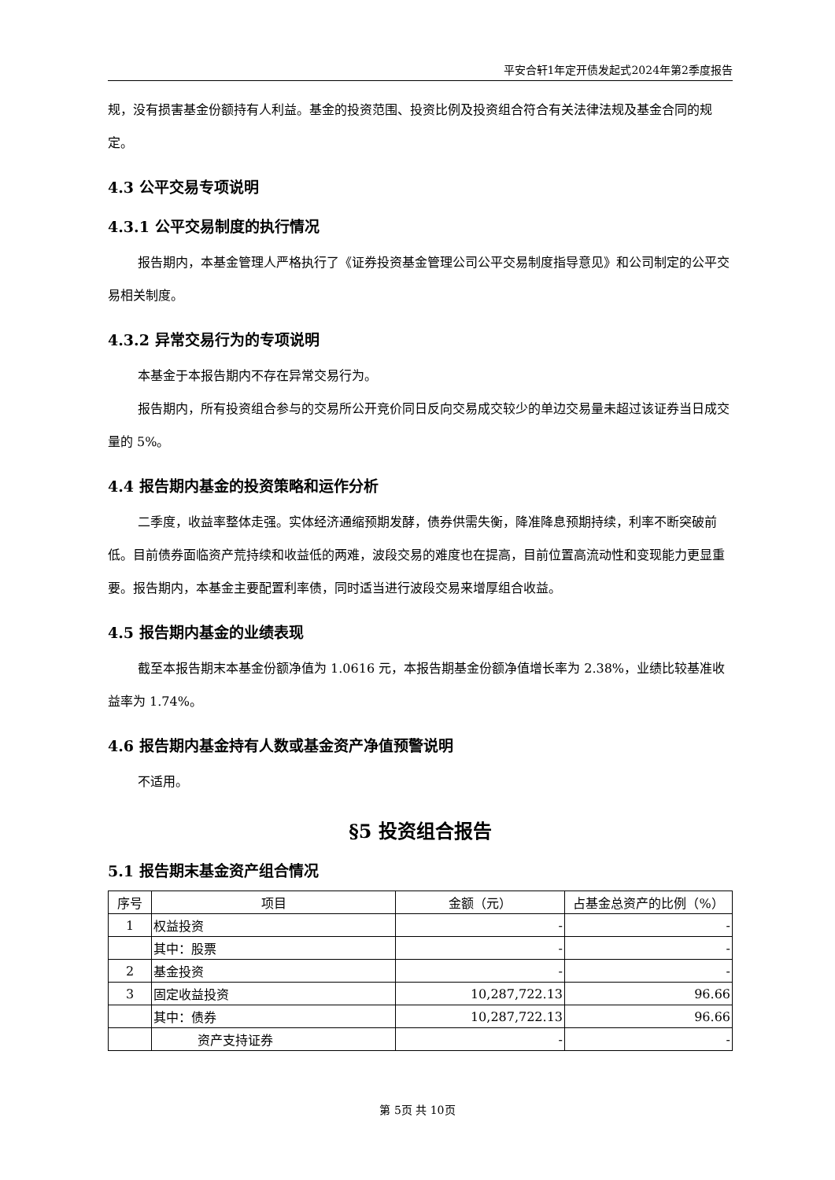平安合轩1年定开债发起式2024年第2季度报告
规，没有损害基金份额持有人利益。基金的投资范围、投资比例及投资组合符合有关法律法规及基金合同的规定。
4.3 公平交易专项说明
4.3.1 公平交易制度的执行情况
报告期内，本基金管理人严格执行了《证券投资基金管理公司公平交易制度指导意见》和公司制定的公平交易相关制度。
4.3.2 异常交易行为的专项说明
本基金于本报告期内不存在异常交易行为。
报告期内，所有投资组合参与的交易所公开竞价同日反向交易成交较少的单边交易量未超过该证券当日成交量的 5%。
4.4 报告期内基金的投资策略和运作分析
二季度，收益率整体走强。实体经济通缩预期发酵，债券供需失衡，降准降息预期持续，利率不断突破前低。目前债券面临资产荒持续和收益低的两难，波段交易的难度也在提高，目前位置高流动性和变现能力更显重要。报告期内，本基金主要配置利率债，同时适当进行波段交易来增厚组合收益。
4.5 报告期内基金的业绩表现
截至本报告期末本基金份额净值为 1.0616 元，本报告期基金份额净值增长率为 2.38%，业绩比较基准收益率为 1.74%。
4.6 报告期内基金持有人数或基金资产净值预警说明
不适用。
§5 投资组合报告
5.1 报告期末基金资产组合情况
| 序号 | 项目 | 金额（元） | 占基金总资产的比例（%） |
| --- | --- | --- | --- |
| 1 | 权益投资 | - | - |
| | 其中：股票 | - | - |
| 2 | 基金投资 | - | - |
| 3 | 固定收益投资 | 10,287,722.13 | 96.66 |
| | 其中：债券 | 10,287,722.13 | 96.66 |
| | 资产支持证券 | - | - |
第 5页 共 10页